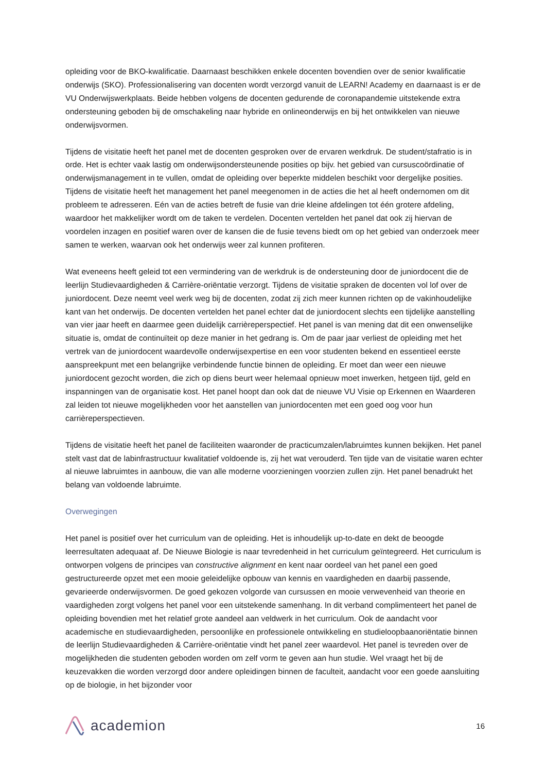opleiding voor de BKO-kwalificatie. Daarnaast beschikken enkele docenten bovendien over de senior kwalificatie onderwijs (SKO). Professionalisering van docenten wordt verzorgd vanuit de LEARN! Academy en daarnaast is er de VU Onderwijswerkplaats. Beide hebben volgens de docenten gedurende de coronapandemie uitstekende extra ondersteuning geboden bij de omschakeling naar hybride en onlineonderwijs en bij het ontwikkelen van nieuwe onderwijsvormen.
Tijdens de visitatie heeft het panel met de docenten gesproken over de ervaren werkdruk. De student/stafratio is in orde. Het is echter vaak lastig om onderwijsondersteunende posities op bijv. het gebied van cursuscoördinatie of onderwijsmanagement in te vullen, omdat de opleiding over beperkte middelen beschikt voor dergelijke posities. Tijdens de visitatie heeft het management het panel meegenomen in de acties die het al heeft ondernomen om dit probleem te adresseren. Eén van de acties betreft de fusie van drie kleine afdelingen tot één grotere afdeling, waardoor het makkelijker wordt om de taken te verdelen. Docenten vertelden het panel dat ook zij hiervan de voordelen inzagen en positief waren over de kansen die de fusie tevens biedt om op het gebied van onderzoek meer samen te werken, waarvan ook het onderwijs weer zal kunnen profiteren.
Wat eveneens heeft geleid tot een vermindering van de werkdruk is de ondersteuning door de juniordocent die de leerlijn Studievaardigheden & Carrière-oriëntatie verzorgt. Tijdens de visitatie spraken de docenten vol lof over de juniordocent. Deze neemt veel werk weg bij de docenten, zodat zij zich meer kunnen richten op de vakinhoudelijke kant van het onderwijs. De docenten vertelden het panel echter dat de juniordocent slechts een tijdelijke aanstelling van vier jaar heeft en daarmee geen duidelijk carrièreperspectief. Het panel is van mening dat dit een onwenselijke situatie is, omdat de continuïteit op deze manier in het gedrang is. Om de paar jaar verliest de opleiding met het vertrek van de juniordocent waardevolle onderwijsexpertise en een voor studenten bekend en essentieel eerste aanspreekpunt met een belangrijke verbindende functie binnen de opleiding. Er moet dan weer een nieuwe juniordocent gezocht worden, die zich op diens beurt weer helemaal opnieuw moet inwerken, hetgeen tijd, geld en inspanningen van de organisatie kost. Het panel hoopt dan ook dat de nieuwe VU Visie op Erkennen en Waarderen zal leiden tot nieuwe mogelijkheden voor het aanstellen van juniordocenten met een goed oog voor hun carrièreperspectieven.
Tijdens de visitatie heeft het panel de faciliteiten waaronder de practicumzalen/labruimtes kunnen bekijken. Het panel stelt vast dat de labinfrastructuur kwalitatief voldoende is, zij het wat verouderd. Ten tijde van de visitatie waren echter al nieuwe labruimtes in aanbouw, die van alle moderne voorzieningen voorzien zullen zijn. Het panel benadrukt het belang van voldoende labruimte.
Overwegingen
Het panel is positief over het curriculum van de opleiding. Het is inhoudelijk up-to-date en dekt de beoogde leerresultaten adequaat af. De Nieuwe Biologie is naar tevredenheid in het curriculum geïntegreerd. Het curriculum is ontworpen volgens de principes van constructive alignment en kent naar oordeel van het panel een goed gestructureerde opzet met een mooie geleidelijke opbouw van kennis en vaardigheden en daarbij passende, gevarieerde onderwijsvormen. De goed gekozen volgorde van cursussen en mooie verwevenheid van theorie en vaardigheden zorgt volgens het panel voor een uitstekende samenhang. In dit verband complimenteert het panel de opleiding bovendien met het relatief grote aandeel aan veldwerk in het curriculum. Ook de aandacht voor academische en studievaardigheden, persoonlijke en professionele ontwikkeling en studieloopbaanoriëntatie binnen de leerlijn Studievaardigheden & Carrière-oriëntatie vindt het panel zeer waardevol. Het panel is tevreden over de mogelijkheden die studenten geboden worden om zelf vorm te geven aan hun studie. Wel vraagt het bij de keuzevakken die worden verzorgd door andere opleidingen binnen de faculteit, aandacht voor een goede aansluiting op de biologie, in het bijzonder voor
academion
16